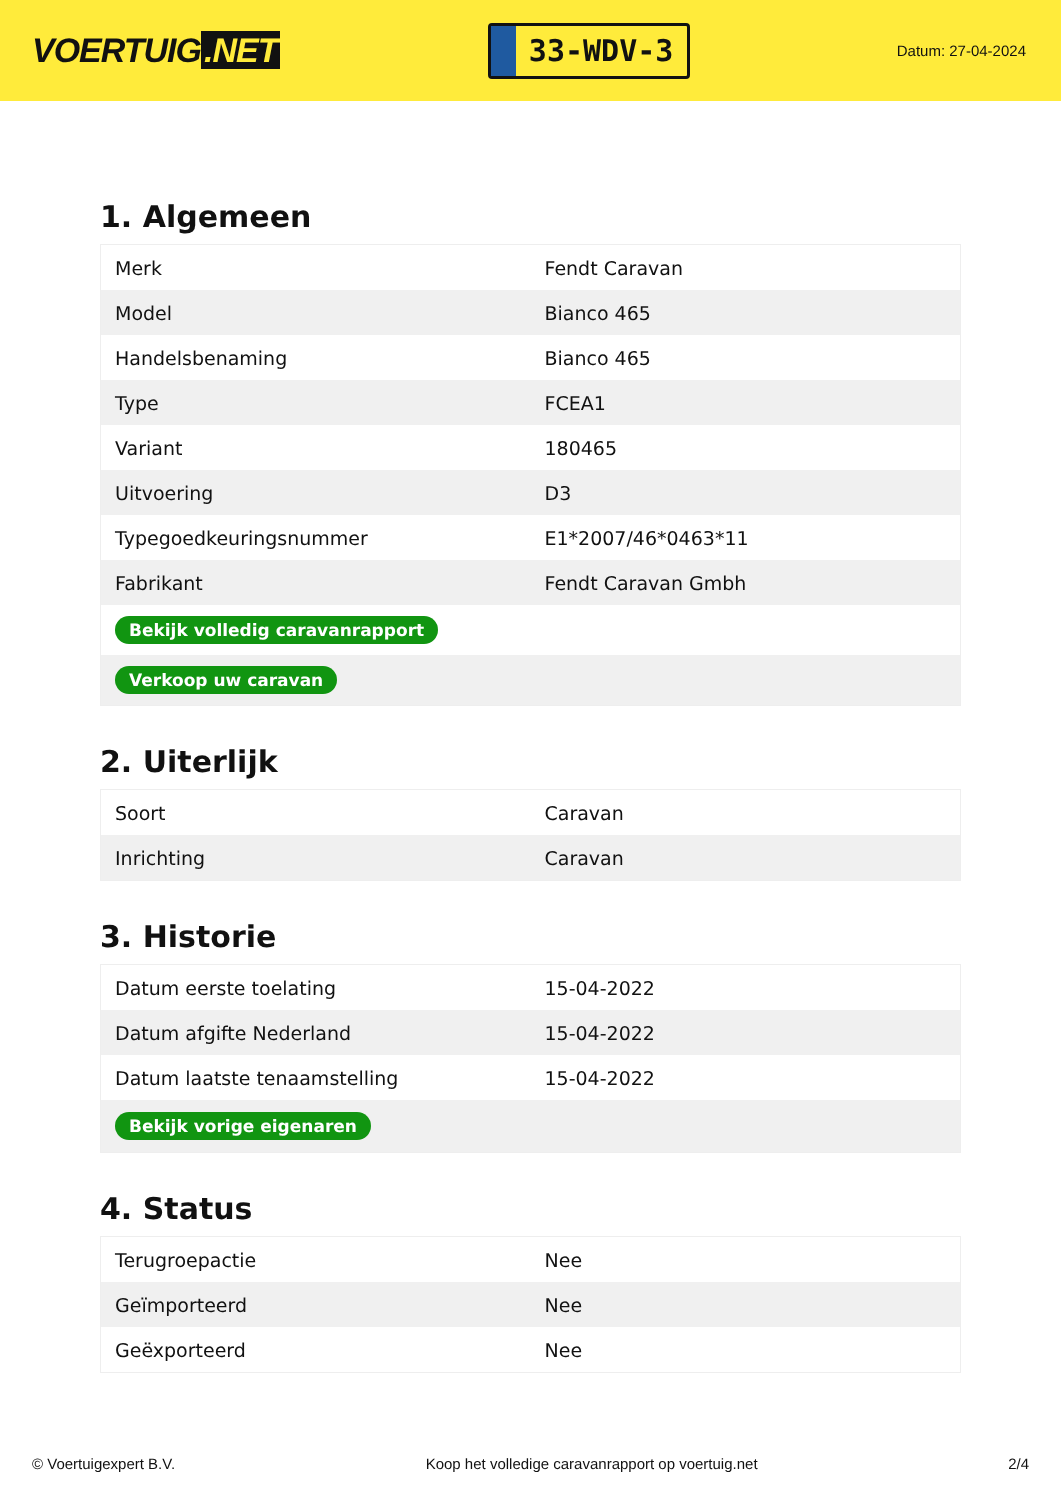VOERTUIG.NET
33-WDV-3
Datum: 27-04-2024
1. Algemeen
| Merk | Fendt Caravan |
| Model | Bianco 465 |
| Handelsbenaming | Bianco 465 |
| Type | FCEA1 |
| Variant | 180465 |
| Uitvoering | D3 |
| Typegoedkeuringsnummer | E1*2007/46*0463*11 |
| Fabrikant | Fendt Caravan Gmbh |
| Bekijk volledig caravanrapport | |
| Verkoop uw caravan | |
2. Uiterlijk
| Soort | Caravan |
| Inrichting | Caravan |
3. Historie
| Datum eerste toelating | 15-04-2022 |
| Datum afgifte Nederland | 15-04-2022 |
| Datum laatste tenaamstelling | 15-04-2022 |
| Bekijk vorige eigenaren | |
4. Status
| Terugroepactie | Nee |
| Geïmporteerd | Nee |
| Geëxporteerd | Nee |
© Voertuigexpert B.V. Koop het volledige caravanrapport op voertuig.net 2/4